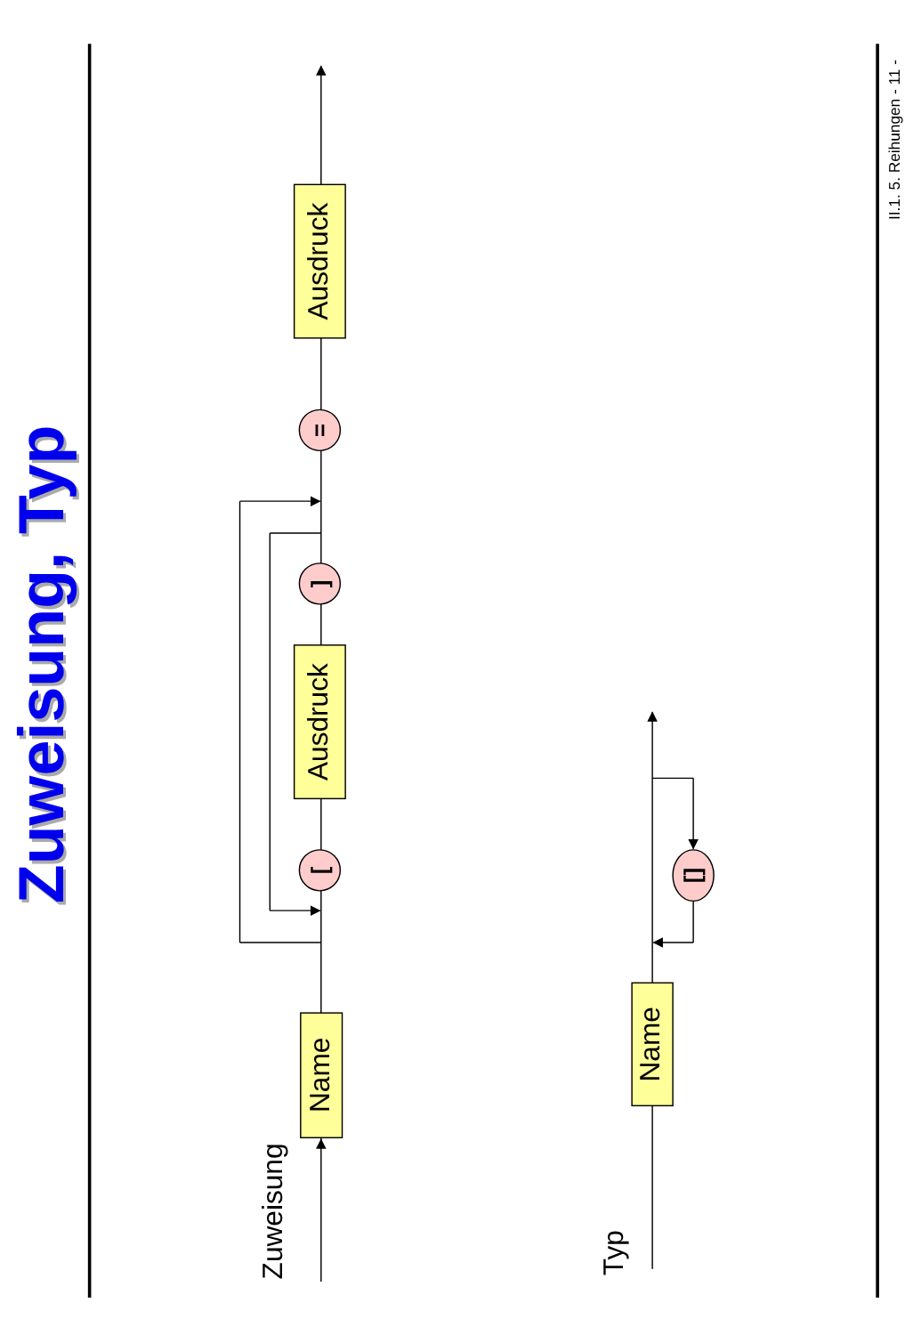Zuweisung, Typ
Zuweisung, Typ
Zuweisung
Name
[
Ausdruck
]
=
Ausdruck
Typ
Name
[]
II.1. 5. Reihungen - 11 -